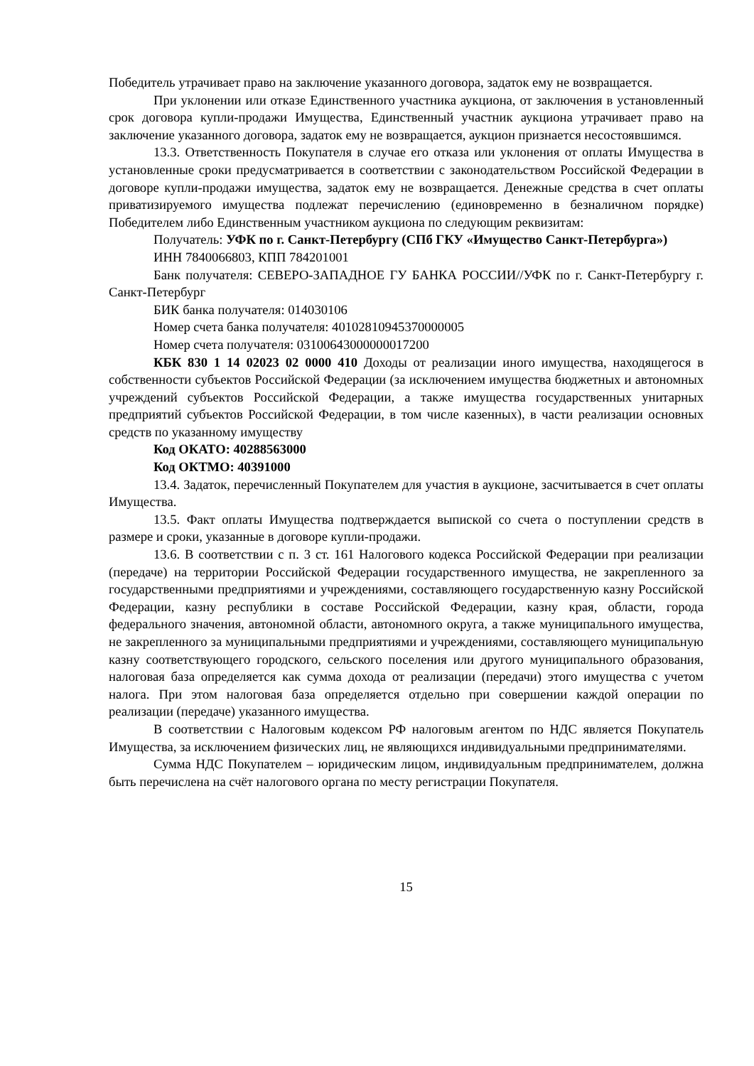Победитель утрачивает право на заключение указанного договора, задаток ему не возвращается.
При уклонении или отказе Единственного участника аукциона, от заключения в установленный срок договора купли-продажи Имущества, Единственный участник аукциона утрачивает право на заключение указанного договора, задаток ему не возвращается, аукцион признается несостоявшимся.
13.3. Ответственность Покупателя в случае его отказа или уклонения от оплаты Имущества в установленные сроки предусматривается в соответствии с законодательством Российской Федерации в договоре купли-продажи имущества, задаток ему не возвращается. Денежные средства в счет оплаты приватизируемого имущества подлежат перечислению (единовременно в безналичном порядке) Победителем либо Единственным участником аукциона по следующим реквизитам:
Получатель: УФК по г. Санкт-Петербургу (СПб ГКУ «Имущество Санкт-Петербурга»)
ИНН 7840066803, КПП 784201001
Банк получателя: СЕВЕРО-ЗАПАДНОЕ ГУ БАНКА РОССИИ//УФК по г. Санкт-Петербургу г. Санкт-Петербург
БИК банка получателя: 014030106
Номер счета банка получателя: 40102810945370000005
Номер счета получателя: 03100643000000017200
КБК 830 1 14 02023 02 0000 410 Доходы от реализации иного имущества, находящегося в собственности субъектов Российской Федерации (за исключением имущества бюджетных и автономных учреждений субъектов Российской Федерации, а также имущества государственных унитарных предприятий субъектов Российской Федерации, в том числе казенных), в части реализации основных средств по указанному имуществу
Код ОКАТО: 40288563000
Код ОКТМО: 40391000
13.4. Задаток, перечисленный Покупателем для участия в аукционе, засчитывается в счет оплаты Имущества.
13.5. Факт оплаты Имущества подтверждается выпиской со счета о поступлении средств в размере и сроки, указанные в договоре купли-продажи.
13.6. В соответствии с п. 3 ст. 161 Налогового кодекса Российской Федерации при реализации (передаче) на территории Российской Федерации государственного имущества, не закрепленного за государственными предприятиями и учреждениями, составляющего государственную казну Российской Федерации, казну республики в составе Российской Федерации, казну края, области, города федерального значения, автономной области, автономного округа, а также муниципального имущества, не закрепленного за муниципальными предприятиями и учреждениями, составляющего муниципальную казну соответствующего городского, сельского поселения или другого муниципального образования, налоговая база определяется как сумма дохода от реализации (передачи) этого имущества с учетом налога. При этом налоговая база определяется отдельно при совершении каждой операции по реализации (передаче) указанного имущества.
В соответствии с Налоговым кодексом РФ налоговым агентом по НДС является Покупатель Имущества, за исключением физических лиц, не являющихся индивидуальными предпринимателями.
Сумма НДС Покупателем – юридическим лицом, индивидуальным предпринимателем, должна быть перечислена на счёт налогового органа по месту регистрации Покупателя.
15